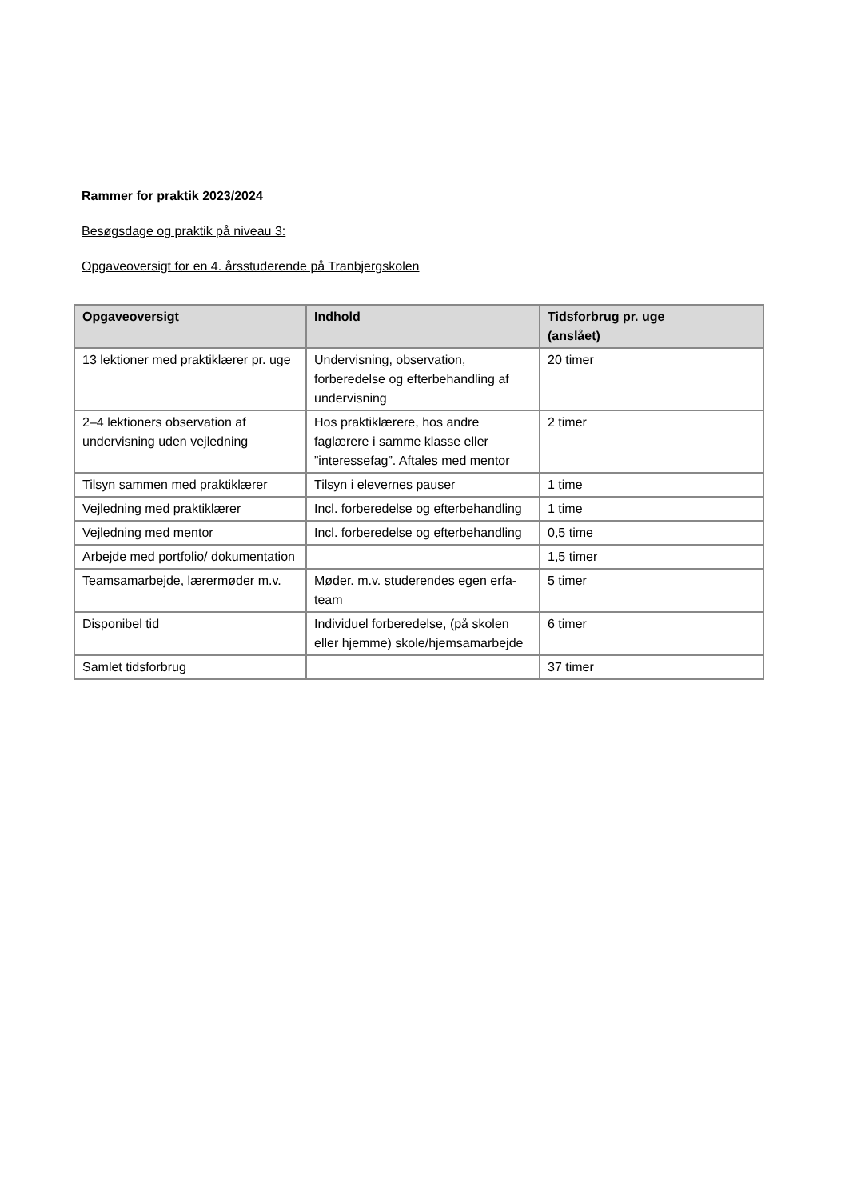Rammer for praktik 2023/2024
Besøgsdage og praktik på niveau 3:
Opgaveoversigt for en 4. årsstuderende på Tranbjergskolen
| Opgaveoversigt | Indhold | Tidsforbrug pr. uge (anslået) |
| --- | --- | --- |
| 13 lektioner med praktiklærer pr. uge | Undervisning, observation, forberedelse og efterbehandling af undervisning | 20 timer |
| 2–4 lektioners observation af undervisning uden vejledning | Hos praktiklærere, hos andre faglærere i samme klasse eller ”interessefag”. Aftales med mentor | 2 timer |
| Tilsyn sammen med praktiklærer | Tilsyn i elevernes pauser | 1 time |
| Vejledning med praktiklærer | Incl. forberedelse og efterbehandling | 1 time |
| Vejledning med mentor | Incl. forberedelse og efterbehandling | 0,5 time |
| Arbejde med portfolio/ dokumentation | | 1,5 timer |
| Teamsamarbejde, lærermøder m.v. | Møder. m.v. studerendes egen erfa-team | 5 timer |
| Disponibel tid | Individuel forberedelse, (på skolen eller hjemme) skole/hjemsamarbejde | 6 timer |
| Samlet tidsforbrug | | 37 timer |